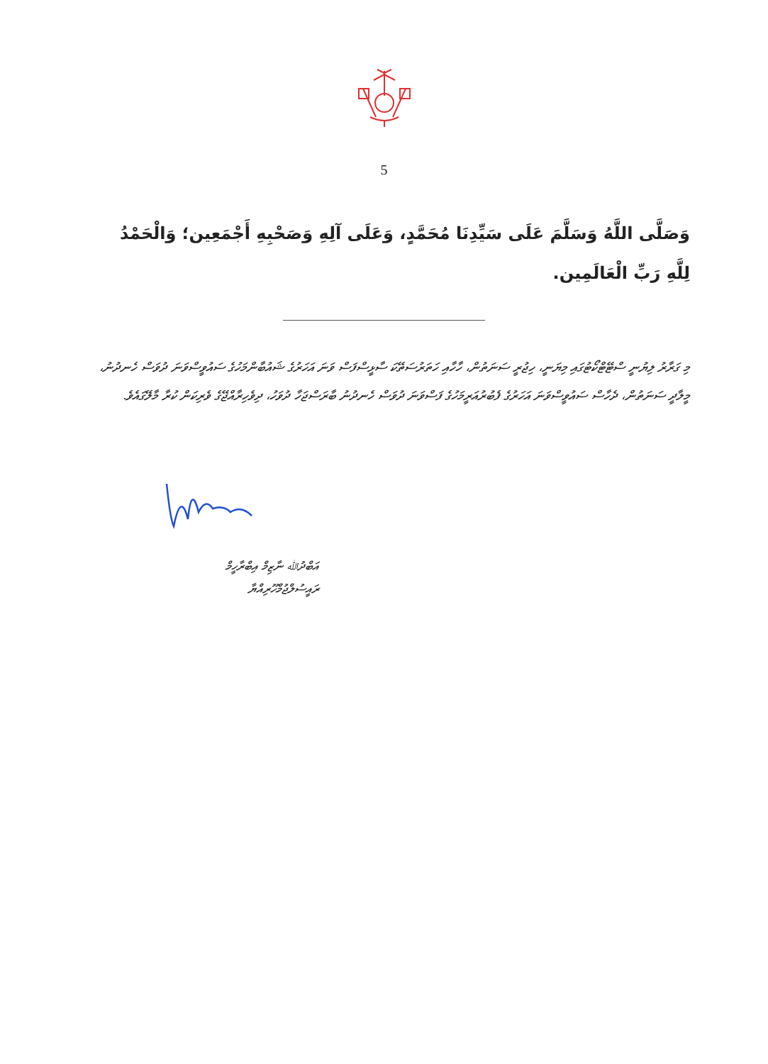5
وَصَلَّى اللَّهُ وَسَلَّمَ عَلَى سَيِّدِنَا مُحَمَّدٍ، وَعَلَى آلِهِ وَصَحْبِهِ أَجْمَعِين؛ وَالْحَمْدُ لِلَّهِ رَبِّ الْعَالَمِين.
މި ގަރާރު ލިޔުނީ ސްޓޭޓްކޯޓުގައި މިޔަނީ، ހިޖުރީ ސަނަތުން، ހާހާއި ހަތަރުސަތޭކަ ސާޅީސްފަސް ވަނަ އަހަރުގެ ޝައުބާންމަހުގެ ސައުވީސްވަނަ ދުވަސް ހެނދުނު، މީލާދީ ސަނަތުން، ދެހާސް ސައުވީސްވަނަ އަހަރުގެ ފެބުރުއަރީމަހުގެ ފަސްވަނަ ދުވަސް ހެނދުނު ބާރަސްޖަހާ ދުވަހު، ދިވެހިރާއްޖޭގެ ވެރިކަން ކުރާ މާލޭގައެވެ.
އަބްދުﷲ ނާޒިމް އިބްރާހީމް
ރައީސުލްޖުމްހޫރިއްޔާ